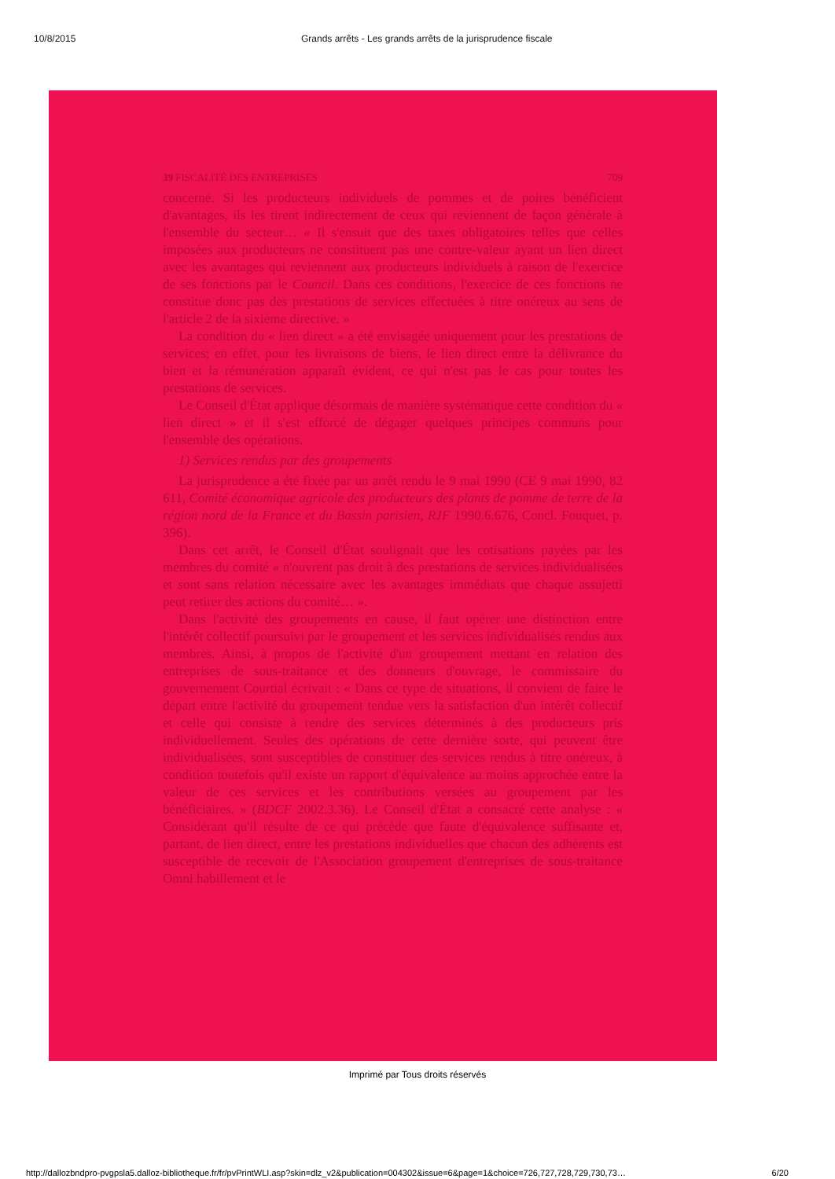10/8/2015 Grands arrêts - Les grands arrêts de la jurisprudence fiscale
39 FISCALITÉ DES ENTREPRISES 709
concerné. Si les producteurs individuels de pommes et de poires bénéficient d'avantages, ils les tirent indirectement de ceux qui reviennent de façon générale à l'ensemble du secteur… « Il s'ensuit que des taxes obligatoires telles que celles imposées aux producteurs ne constituent pas une contre-valeur ayant un lien direct avec les avantages qui reviennent aux producteurs individuels à raison de l'exercice de ses fonctions par le Council. Dans ces conditions, l'exercice de ces fonctions ne constitue donc pas des prestations de services effectuées à titre onéreux au sens de l'article 2 de la sixième directive. »
La condition du « lien direct » a été envisagée uniquement pour les prestations de services; en effet, pour les livraisons de biens, le lien direct entre la délivrance du bien et la rémunération apparaît évident, ce qui n'est pas le cas pour toutes les prestations de services.
Le Conseil d'État applique désormais de manière systématique cette condition du « lien direct » et il s'est efforcé de dégager quelques principes communs pour l'ensemble des opérations.
1) Services rendus par des groupements
La jurisprudence a été fixée par un arrêt rendu le 9 mai 1990 (CE 9 mai 1990, 82 611, Comité économique agricole des producteurs des plants de pomme de terre de la région nord de la France et du Bassin parisien, RJF 1990.6.676, Concl. Fouquet, p. 396).
Dans cet arrêt, le Conseil d'État soulignait que les cotisations payées par les membres du comité « n'ouvrent pas droit à des prestations de services individualisées et sont sans relation nécessaire avec les avantages immédiats que chaque assujetti peut retirer des actions du comité… ».
Dans l'activité des groupements en cause, il faut opérer une distinction entre l'intérêt collectif poursuivi par le groupement et les services individualisés rendus aux membres. Ainsi, à propos de l'activité d'un groupement mettant en relation des entreprises de sous-traitance et des donneurs d'ouvrage, le commissaire du gouvernement Courtial écrivait : « Dans ce type de situations, il convient de faire le départ entre l'activité du groupement tendue vers la satisfaction d'un intérêt collectif et celle qui consiste à rendre des services déterminés à des producteurs pris individuellement. Seules des opérations de cette dernière sorte, qui peuvent être individualisées, sont susceptibles de constituer des services rendus à titre onéreux, à condition toutefois qu'il existe un rapport d'équivalence au moins approchée entre la valeur de ces services et les contributions versées au groupement par les bénéficiaires. » (BDCF 2002.3.36). Le Conseil d'État a consacré cette analyse : « Considérant qu'il résulte de ce qui précède que faute d'équivalence suffisante et, partant, de lien direct, entre les prestations individuelles que chacun des adhérents est susceptible de recevoir de l'Association groupement d'entreprises de sous-traitance Omni habillement et le
Imprimé par Tous droits réservés
http://dallozbndpro-pvgpsla5.dalloz-bibliotheque.fr/fr/pvPrintWLI.asp?skin=dlz_v2&publication=004302&issue=6&page=1&choice=726,727,728,729,730,73… 6/20